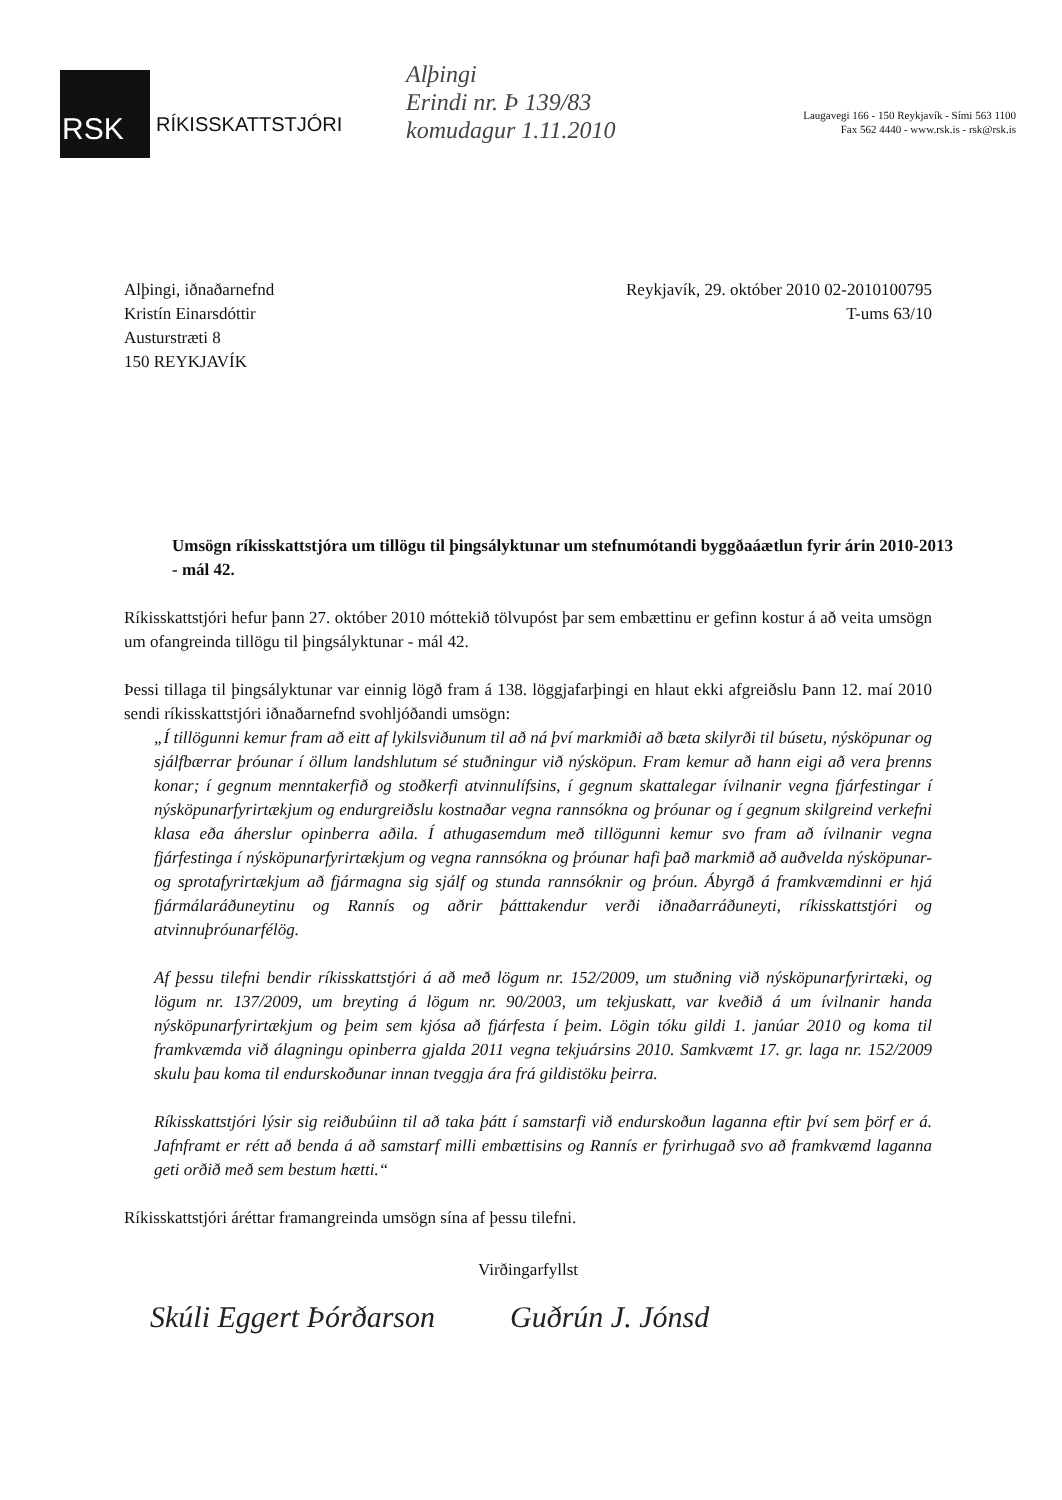RSK
RÍKISSKATTSTJÓRI
Alþingi
Erindi nr. Þ 139/83
komudagur 1.11.2010
Laugavegi 166 - 150 Reykjavík - Sími 563 1100
Fax 562 4440 - www.rsk.is - rsk@rsk.is
Alþingi, iðnaðarnefnd
Kristín Einarsdóttir
Austurstræti 8
150 REYKJAVÍK
Reykjavík, 29. október 2010 02-2010100795
T-ums 63/10
Umsögn ríkisskattstjóra um tillögu til þingsályktunar um stefnumótandi byggðaáætlun fyrir árin 2010-2013 - mál 42.
Ríkisskattstjóri hefur þann 27. október 2010 móttekið tölvupóst þar sem embættinu er gefinn kostur á að veita umsögn um ofangreinda tillögu til þingsályktunar - mál 42.
Þessi tillaga til þingsályktunar var einnig lögð fram á 138. löggjafarþingi en hlaut ekki afgreiðslu Þann 12. maí 2010 sendi ríkisskattstjóri iðnaðarnefnd svohljóðandi umsögn:
„Í tillögunni kemur fram að eitt af lykilsviðunum til að ná því markmiði að bæta skilyrði til búsetu, nýsköpunar og sjálfbærrar þróunar í öllum landshlutum sé stuðningur við nýsköpun. Fram kemur að hann eigi að vera þrenns konar; í gegnum menntakerfið og stoðkerfi atvinnulífsins, í gegnum skattalegar ívilnanir vegna fjárfestingar í nýsköpunarfyrirtækjum og endurgreiðslu kostnaðar vegna rannsókna og þróunar og í gegnum skilgreind verkefni klasa eða áherslur opinberra aðila. Í athugasemdum með tillögunni kemur svo fram að ívilnanir vegna fjárfestinga í nýsköpunarfyrirtækjum og vegna rannsókna og þróunar hafi það markmið að auðvelda nýsköpunar- og sprotafyrirtækjum að fjármagna sig sjálf og stunda rannsóknir og þróun. Ábyrgð á framkvæmdinni er hjá fjármálaráðuneytinu og Rannís og aðrir þátttakendur verði iðnaðarráðuneyti, ríkisskattstjóri og atvinnuþróunarfélög.
Af þessu tilefni bendir ríkisskattstjóri á að með lögum nr. 152/2009, um stuðning við nýsköpunarfyrirtæki, og lögum nr. 137/2009, um breyting á lögum nr. 90/2003, um tekjuskatt, var kveðið á um ívilnanir handa nýsköpunarfyrirtækjum og þeim sem kjósa að fjárfesta í þeim. Lögin tóku gildi 1. janúar 2010 og koma til framkvæmda við álagningu opinberra gjalda 2011 vegna tekjuársins 2010. Samkvæmt 17. gr. laga nr. 152/2009 skulu þau koma til endurskoðunar innan tveggja ára frá gildistöku þeirra.
Ríkisskattstjóri lýsir sig reiðubúinn til að taka þátt í samstarfi við endurskoðun laganna eftir því sem þörf er á. Jafnframt er rétt að benda á að samstarf milli embættisins og Rannís er fyrirhugað svo að framkvæmd laganna geti orðið með sem bestum hætti.“
Ríkisskattstjóri áréttar framangreinda umsögn sína af þessu tilefni.
Virðingarfyllst
Skúli Eggert Þórðarson Guðrún J. Jónsd